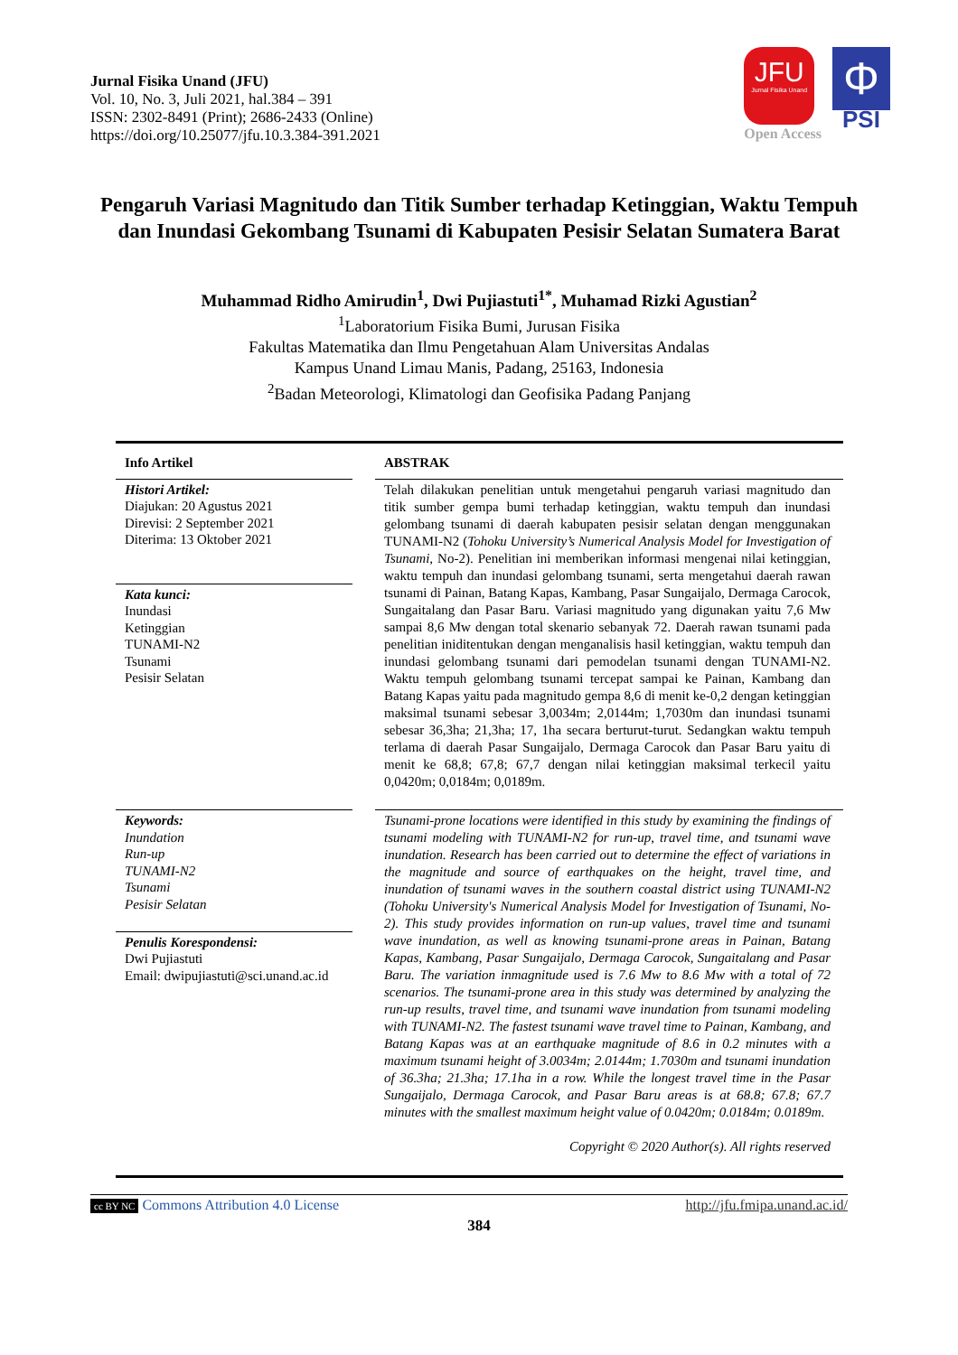Jurnal Fisika Unand (JFU)
Vol. 10, No. 3, Juli 2021, hal.384 – 391
ISSN: 2302-8491 (Print); 2686-2433 (Online)
https://doi.org/10.25077/jfu.10.3.384-391.2021
JFU
Jurnal Fisika Unand
Open Access
Φ
PSI
Pengaruh Variasi Magnitudo dan Titik Sumber terhadap Ketinggian, Waktu Tempuh dan Inundasi Gekombang Tsunami di Kabupaten Pesisir Selatan Sumatera Barat
Muhammad Ridho Amirudin<sup>1</sup>, Dwi Pujiastuti<sup>1*</sup>, Muhamad Rizki Agustian<sup>2</sup>
<sup>1</sup> Laboratorium Fisika Bumi, Jurusan Fisika
Fakultas Matematika dan Ilmu Pengetahuan Alam Universitas Andalas
Kampus Unand Limau Manis, Padang, 25163, Indonesia
<sup>2</sup> Badan Meteorologi, Klimatologi dan Geofisika Padang Panjang
Info Artikel
Histori Artikel:
Diajukan: 20 Agustus 2021
Direvisi: 2 September 2021
Diterima: 13 Oktober 2021
Kata kunci:
Inundasi
Ketinggian
TUNAMI-N2
Tsunami
Pesisir Selatan
ABSTRAK
Telah dilakukan penelitian untuk mengetahui pengaruh variasi magnitudo dan titik sumber gempa bumi terhadap ketinggian, waktu tempuh dan inundasi gelombang tsunami di daerah kabupaten pesisir selatan dengan menggunakan TUNAMI-N2 (Tohoku University’s Numerical Analysis Model for Investigation of Tsunami, No-2). Penelitian ini memberikan informasi mengenai nilai ketinggian, waktu tempuh dan inundasi gelombang tsunami, serta mengetahui daerah rawan tsunami di Painan, Batang Kapas, Kambang, Pasar Sungaijalo, Dermaga Carocok, Sungaitalang dan Pasar Baru. Variasi magnitudo yang digunakan yaitu 7,6 Mw sampai 8,6 Mw dengan total skenario sebanyak 72. Daerah rawan tsunami pada penelitian iniditentukan dengan menganalisis hasil ketinggian, waktu tempuh dan inundasi gelombang tsunami dari pemodelan tsunami dengan TUNAMI-N2. Waktu tempuh gelombang tsunami tercepat sampai ke Painan, Kambang dan Batang Kapas yaitu pada magnitudo gempa 8,6 di menit ke-0,2 dengan ketinggian maksimal tsunami sebesar 3,0034m; 2,0144m; 1,7030m dan inundasi tsunami sebesar 36,3ha; 21,3ha; 17, 1ha secara berturut-turut. Sedangkan waktu tempuh terlama di daerah Pasar Sungaijalo, Dermaga Carocok dan Pasar Baru yaitu di menit ke 68,8; 67,8; 67,7 dengan nilai ketinggian maksimal terkecil yaitu 0,0420m; 0,0184m; 0,0189m.
Keywords:
Inundation
Run-up
TUNAMI-N2
Tsunami
Pesisir Selatan
Penulis Korespondensi:
Dwi Pujiastuti
Email: dwipujiastuti@sci.unand.ac.id
Tsunami-prone locations were identified in this study by examining the findings of tsunami modeling with TUNAMI-N2 for run-up, travel time, and tsunami wave inundation. Research has been carried out to determine the effect of variations in the magnitude and source of earthquakes on the height, travel time, and inundation of tsunami waves in the southern coastal district using TUNAMI-N2 (Tohoku University's Numerical Analysis Model for Investigation of Tsunami, No-2). This study provides information on run-up values, travel time and tsunami wave inundation, as well as knowing tsunami-prone areas in Painan, Batang Kapas, Kambang, Pasar Sungaijalo, Dermaga Carocok, Sungaitalang and Pasar Baru. The variation inmagnitude used is 7.6 Mw to 8.6 Mw with a total of 72 scenarios. The tsunami-prone area in this study was determined by analyzing the run-up results, travel time, and tsunami wave inundation from tsunami modeling with TUNAMI-N2. The fastest tsunami wave travel time to Painan, Kambang, and Batang Kapas was at an earthquake magnitude of 8.6 in 0.2 minutes with a maximum tsunami height of 3.0034m; 2.0144m; 1.7030m and tsunami inundation of 36.3ha; 21.3ha; 17.1ha in a row. While the longest travel time in the Pasar Sungaijalo, Dermaga Carocok, and Pasar Baru areas is at 68.8; 67.8; 67.7 minutes with the smallest maximum height value of 0.0420m; 0.0184m; 0.0189m.
Copyright © 2020 Author(s). All rights reserved
cc BY NC Commons Attribution 4.0 License http://jfu.fmipa.unand.ac.id/
384